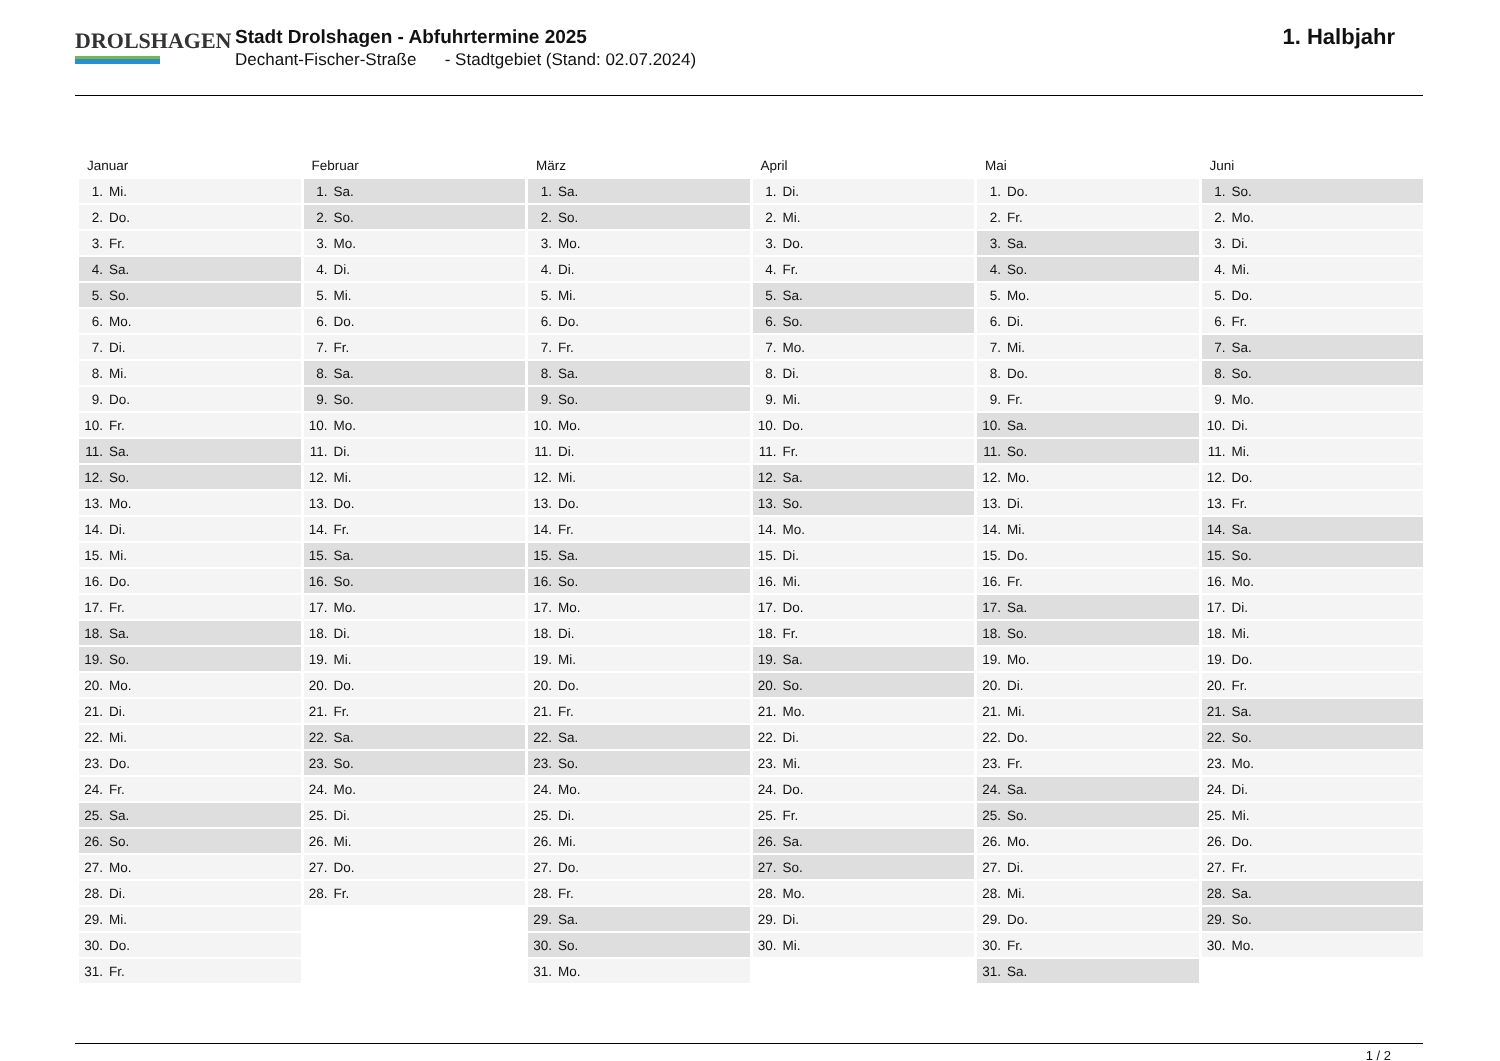DROLSHAGEN
Stadt Drolshagen - Abfuhrtermine 2025
Dechant-Fischer-Straße - Stadtgebiet (Stand: 02.07.2024)
1. Halbjahr
| Januar | Februar | März | April | Mai | Juni |
| --- | --- | --- | --- | --- | --- |
| 1. Mi. | 1. Sa. | 1. Sa. | 1. Di. | 1. Do. | 1. So. |
| 2. Do. | 2. So. | 2. So. | 2. Mi. | 2. Fr. | 2. Mo. |
| 3. Fr. | 3. Mo. | 3. Mo. | 3. Do. | 3. Sa. | 3. Di. |
| 4. Sa. | 4. Di. | 4. Di. | 4. Fr. | 4. So. | 4. Mi. |
| 5. So. | 5. Mi. | 5. Mi. | 5. Sa. | 5. Mo. | 5. Do. |
| 6. Mo. | 6. Do. | 6. Do. | 6. So. | 6. Di. | 6. Fr. |
| 7. Di. | 7. Fr. | 7. Fr. | 7. Mo. | 7. Mi. | 7. Sa. |
| 8. Mi. | 8. Sa. | 8. Sa. | 8. Di. | 8. Do. | 8. So. |
| 9. Do. | 9. So. | 9. So. | 9. Mi. | 9. Fr. | 9. Mo. |
| 10. Fr. | 10. Mo. | 10. Mo. | 10. Do. | 10. Sa. | 10. Di. |
| 11. Sa. | 11. Di. | 11. Di. | 11. Fr. | 11. So. | 11. Mi. |
| 12. So. | 12. Mi. | 12. Mi. | 12. Sa. | 12. Mo. | 12. Do. |
| 13. Mo. | 13. Do. | 13. Do. | 13. So. | 13. Di. | 13. Fr. |
| 14. Di. | 14. Fr. | 14. Fr. | 14. Mo. | 14. Mi. | 14. Sa. |
| 15. Mi. | 15. Sa. | 15. Sa. | 15. Di. | 15. Do. | 15. So. |
| 16. Do. | 16. So. | 16. So. | 16. Mi. | 16. Fr. | 16. Mo. |
| 17. Fr. | 17. Mo. | 17. Mo. | 17. Do. | 17. Sa. | 17. Di. |
| 18. Sa. | 18. Di. | 18. Di. | 18. Fr. | 18. So. | 18. Mi. |
| 19. So. | 19. Mi. | 19. Mi. | 19. Sa. | 19. Mo. | 19. Do. |
| 20. Mo. | 20. Do. | 20. Do. | 20. So. | 20. Di. | 20. Fr. |
| 21. Di. | 21. Fr. | 21. Fr. | 21. Mo. | 21. Mi. | 21. Sa. |
| 22. Mi. | 22. Sa. | 22. Sa. | 22. Di. | 22. Do. | 22. So. |
| 23. Do. | 23. So. | 23. So. | 23. Mi. | 23. Fr. | 23. Mo. |
| 24. Fr. | 24. Mo. | 24. Mo. | 24. Do. | 24. Sa. | 24. Di. |
| 25. Sa. | 25. Di. | 25. Di. | 25. Fr. | 25. So. | 25. Mi. |
| 26. So. | 26. Mi. | 26. Mi. | 26. Sa. | 26. Mo. | 26. Do. |
| 27. Mo. | 27. Do. | 27. Do. | 27. So. | 27. Di. | 27. Fr. |
| 28. Di. | 28. Fr. | 28. Fr. | 28. Mo. | 28. Mi. | 28. Sa. |
| 29. Mi. | | 29. Sa. | 29. Di. | 29. Do. | 29. So. |
| 30. Do. | | 30. So. | 30. Mi. | 30. Fr. | 30. Mo. |
| 31. Fr. | | 31. Mo. | | 31. Sa. | |
1 / 2